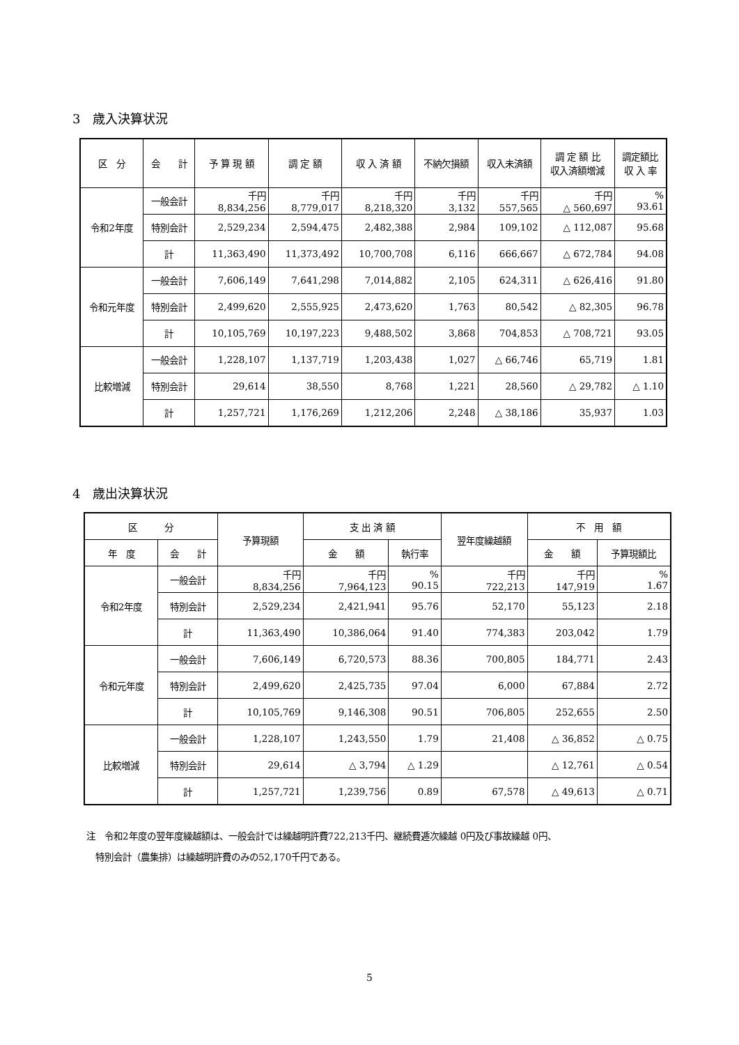3　歳入決算状況
| 区 分 | 会 計 | 予 算 現 額 | 調 定 額 | 収 入 済 額 | 不納欠損額 | 収入未済額 | 調 定 額 比 収入済額増減 | 調定額比 収 入 率 |
| --- | --- | --- | --- | --- | --- | --- | --- | --- |
| 令和2年度 | 一般会計 | 千円 8,834,256 | 千円 8,779,017 | 千円 8,218,320 | 千円 3,132 | 千円 557,565 | 千円 △ 560,697 | % 93.61 |
| | 特別会計 | 2,529,234 | 2,594,475 | 2,482,388 | 2,984 | 109,102 | △ 112,087 | 95.68 |
| | 計 | 11,363,490 | 11,373,492 | 10,700,708 | 6,116 | 666,667 | △ 672,784 | 94.08 |
| 令和元年度 | 一般会計 | 7,606,149 | 7,641,298 | 7,014,882 | 2,105 | 624,311 | △ 626,416 | 91.80 |
| | 特別会計 | 2,499,620 | 2,555,925 | 2,473,620 | 1,763 | 80,542 | △ 82,305 | 96.78 |
| | 計 | 10,105,769 | 10,197,223 | 9,488,502 | 3,868 | 704,853 | △ 708,721 | 93.05 |
| 比較増減 | 一般会計 | 1,228,107 | 1,137,719 | 1,203,438 | 1,027 | △ 66,746 | 65,719 | 1.81 |
| | 特別会計 | 29,614 | 38,550 | 8,768 | 1,221 | 28,560 | △ 29,782 | △ 1.10 |
| | 計 | 1,257,721 | 1,176,269 | 1,212,206 | 2,248 | △ 38,186 | 35,937 | 1.03 |
4　歳出決算状況
| 区 分 | | 予算現額 | 支 出 済 額 | | 翌年度繰越額 | 不 用 額 | |
| --- | --- | --- | --- | --- | --- | --- | --- |
| 年 度 | 会 計 | | 金 額 | 執行率 | | 金 額 | 予算現額比 |
| 令和2年度 | 一般会計 | 千円 8,834,256 | 千円 7,964,123 | % 90.15 | 千円 722,213 | 千円 147,919 | % 1.67 |
| | 特別会計 | 2,529,234 | 2,421,941 | 95.76 | 52,170 | 55,123 | 2.18 |
| | 計 | 11,363,490 | 10,386,064 | 91.40 | 774,383 | 203,042 | 1.79 |
| 令和元年度 | 一般会計 | 7,606,149 | 6,720,573 | 88.36 | 700,805 | 184,771 | 2.43 |
| | 特別会計 | 2,499,620 | 2,425,735 | 97.04 | 6,000 | 67,884 | 2.72 |
| | 計 | 10,105,769 | 9,146,308 | 90.51 | 706,805 | 252,655 | 2.50 |
| 比較増減 | 一般会計 | 1,228,107 | 1,243,550 | 1.79 | 21,408 | △ 36,852 | △ 0.75 |
| | 特別会計 | 29,614 | △ 3,794 | △ 1.29 | | △ 12,761 | △ 0.54 |
| | 計 | 1,257,721 | 1,239,756 | 0.89 | 67,578 | △ 49,613 | △ 0.71 |
注　令和2年度の翌年度繰越額は、一般会計では繰越明許費722,213千円、継続費逓次繰越 0円及び事故繰越 0円、
　特別会計（農集排）は繰越明許費のみの52,170千円である。
5